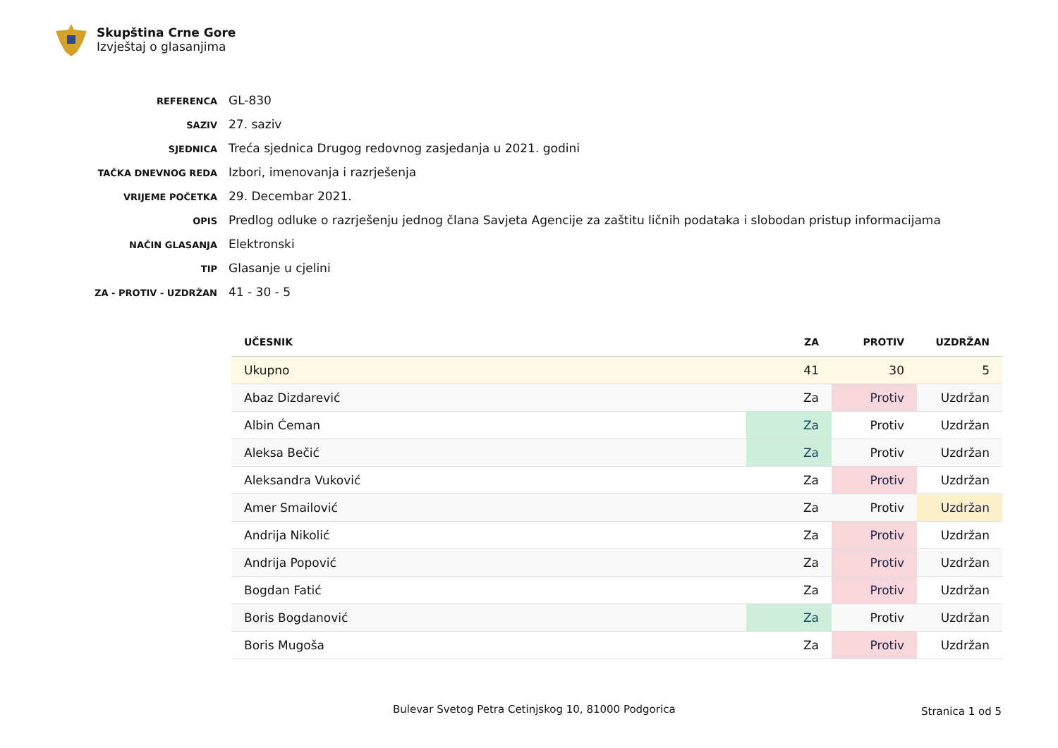Skupština Crne Gore
Izvještaj o glasanjima
| REFERENCA | GL-830 |
| SAZIV | 27. saziv |
| SJEDNICA | Treća sjednica Drugog redovnog zasjedanja u 2021. godini |
| TAČKA DNEVNOG REDA | Izbori, imenovanja i razrješenja |
| VRIJEME POČETKA | 29. Decembar 2021. |
| OPIS | Predlog odluke o razrješenju jednog člana Savjeta Agencije za zaštitu ličnih podataka i slobodan pristup informacijama |
| NAČIN GLASANJA | Elektronski |
| TIP | Glasanje u cjelini |
| ZA - PROTIV - UZDRŽAN | 41 - 30 - 5 |
| UČESNIK | ZA | PROTIV | UZDRŽAN |
| --- | --- | --- | --- |
| Ukupno | 41 | 30 | 5 |
| Abaz Dizdarević | Za | Protiv | Uzdržan |
| Albin Ćeman | Za | Protiv | Uzdržan |
| Aleksa Bečić | Za | Protiv | Uzdržan |
| Aleksandra Vuković | Za | Protiv | Uzdržan |
| Amer Smailović | Za | Protiv | Uzdržan |
| Andrija Nikolić | Za | Protiv | Uzdržan |
| Andrija Popović | Za | Protiv | Uzdržan |
| Bogdan Fatić | Za | Protiv | Uzdržan |
| Boris Bogdanović | Za | Protiv | Uzdržan |
| Boris Mugoša | Za | Protiv | Uzdržan |
Bulevar Svetog Petra Cetinjskog 10, 81000 Podgorica Stranica 1 od 5